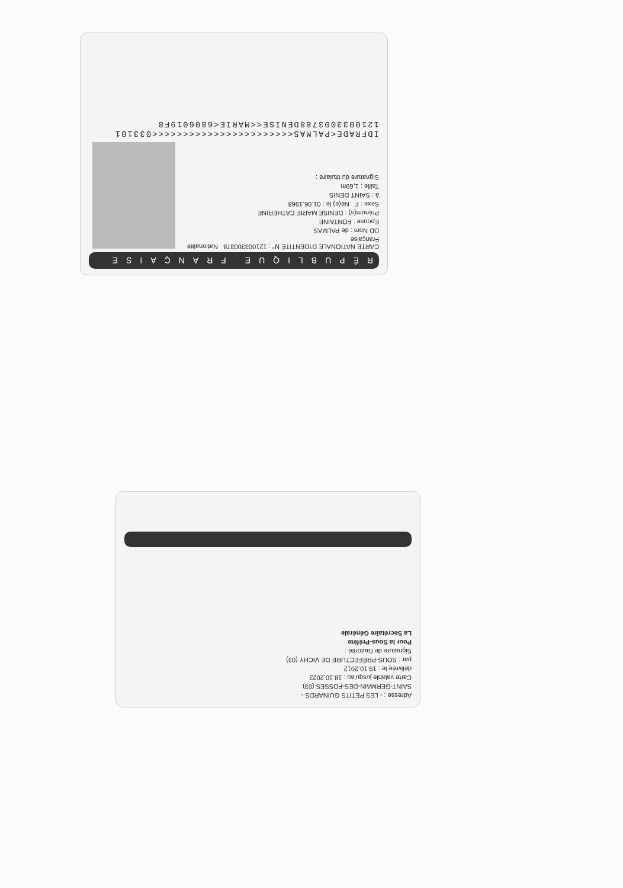RÉPUBLIQUE FRANÇAISE
CARTE NATIONALE D'IDENTITÉ N° : 121003300378 Nationalité Française
DD Nom : de PALMAS
Epouse : FONTAINE
Prénom(s) : DENISE MARIE CATHERINE
Sexe : F Né(e) le : 01.06.1968
à : SAINT DENIS
Taille : 1,69m
Signature du titulaire :
IDFRADE<PALMAS<<<<<<<<<<<<<<<<<<<<<<<033101
1210033003788DENISE<<MARIE<6806019F8
Adresse : - LES PETITS GUINARDS -
SAINT-GERMAIN-DES-FOSSES (03)
Carte valable jusqu'au : 18.10.2022
délivrée le : 19.10.2012
par : SOUS-PRÉFECTURE DE VICHY (03)
Signature de l'autorité :
Pour la Sous-Préfète
La Secrétaire Générale